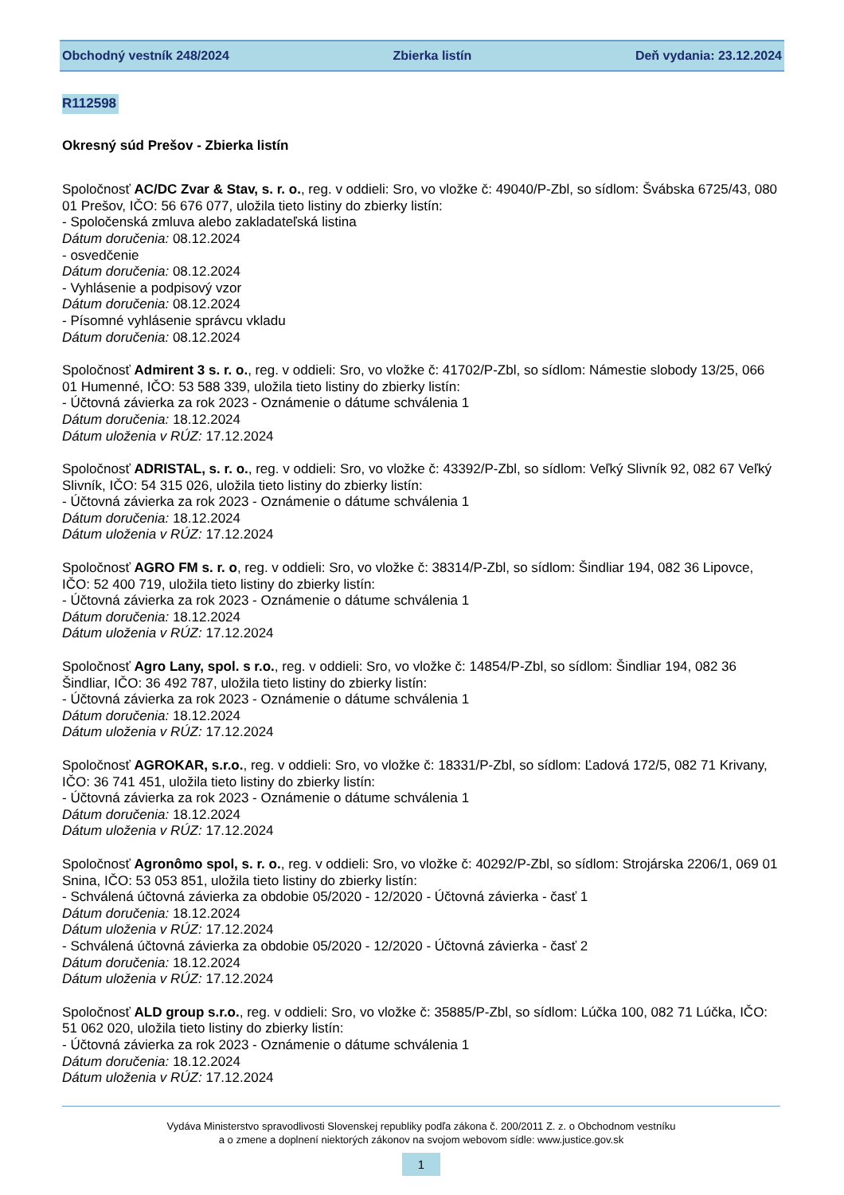Obchodný vestník 248/2024 Zbierka listín Deň vydania: 23.12.2024
R112598
Okresný súd Prešov - Zbierka listín
Spoločnosť AC/DC Zvar & Stav, s. r. o., reg. v oddieli: Sro, vo vložke č: 49040/P-Zbl, so sídlom: Švábska 6725/43, 080 01 Prešov, IČO: 56 676 077, uložila tieto listiny do zbierky listín:
- Spoločenská zmluva alebo zakladateľská listina
Dátum doručenia: 08.12.2024
- osvedčenie
Dátum doručenia: 08.12.2024
- Vyhlásenie a podpisový vzor
Dátum doručenia: 08.12.2024
- Písomné vyhlásenie správcu vkladu
Dátum doručenia: 08.12.2024
Spoločnosť Admirent 3 s. r. o., reg. v oddieli: Sro, vo vložke č: 41702/P-Zbl, so sídlom: Námestie slobody 13/25, 066 01 Humenné, IČO: 53 588 339, uložila tieto listiny do zbierky listín:
- Účtovná závierka za rok 2023 - Oznámenie o dátume schválenia 1
Dátum doručenia: 18.12.2024
Dátum uloženia v RÚZ: 17.12.2024
Spoločnosť ADRISTAL, s. r. o., reg. v oddieli: Sro, vo vložke č: 43392/P-Zbl, so sídlom: Veľký Slivník 92, 082 67 Veľký Slivník, IČO: 54 315 026, uložila tieto listiny do zbierky listín:
- Účtovná závierka za rok 2023 - Oznámenie o dátume schválenia 1
Dátum doručenia: 18.12.2024
Dátum uloženia v RÚZ: 17.12.2024
Spoločnosť AGRO FM s. r. o, reg. v oddieli: Sro, vo vložke č: 38314/P-Zbl, so sídlom: Šindliar 194, 082 36 Lipovce, IČO: 52 400 719, uložila tieto listiny do zbierky listín:
- Účtovná závierka za rok 2023 - Oznámenie o dátume schválenia 1
Dátum doručenia: 18.12.2024
Dátum uloženia v RÚZ: 17.12.2024
Spoločnosť Agro Lany, spol. s r.o., reg. v oddieli: Sro, vo vložke č: 14854/P-Zbl, so sídlom: Šindliar 194, 082 36 Šindliar, IČO: 36 492 787, uložila tieto listiny do zbierky listín:
- Účtovná závierka za rok 2023 - Oznámenie o dátume schválenia 1
Dátum doručenia: 18.12.2024
Dátum uloženia v RÚZ: 17.12.2024
Spoločnosť AGROKAR, s.r.o., reg. v oddieli: Sro, vo vložke č: 18331/P-Zbl, so sídlom: Ľadová 172/5, 082 71 Krivany, IČO: 36 741 451, uložila tieto listiny do zbierky listín:
- Účtovná závierka za rok 2023 - Oznámenie o dátume schválenia 1
Dátum doručenia: 18.12.2024
Dátum uloženia v RÚZ: 17.12.2024
Spoločnosť Agronômo spol, s. r. o., reg. v oddieli: Sro, vo vložke č: 40292/P-Zbl, so sídlom: Strojárska 2206/1, 069 01 Snina, IČO: 53 053 851, uložila tieto listiny do zbierky listín:
- Schválená účtovná závierka za obdobie 05/2020 - 12/2020 - Účtovná závierka - časť 1
Dátum doručenia: 18.12.2024
Dátum uloženia v RÚZ: 17.12.2024
- Schválená účtovná závierka za obdobie 05/2020 - 12/2020 - Účtovná závierka - časť 2
Dátum doručenia: 18.12.2024
Dátum uloženia v RÚZ: 17.12.2024
Spoločnosť ALD group s.r.o., reg. v oddieli: Sro, vo vložke č: 35885/P-Zbl, so sídlom: Lúčka 100, 082 71 Lúčka, IČO: 51 062 020, uložila tieto listiny do zbierky listín:
- Účtovná závierka za rok 2023 - Oznámenie o dátume schválenia 1
Dátum doručenia: 18.12.2024
Dátum uloženia v RÚZ: 17.12.2024
Vydáva Ministerstvo spravodlivosti Slovenskej republiky podľa zákona č. 200/2011 Z. z. o Obchodnom vestníku
a o zmene a doplnení niektorých zákonov na svojom webovom sídle: www.justice.gov.sk
1